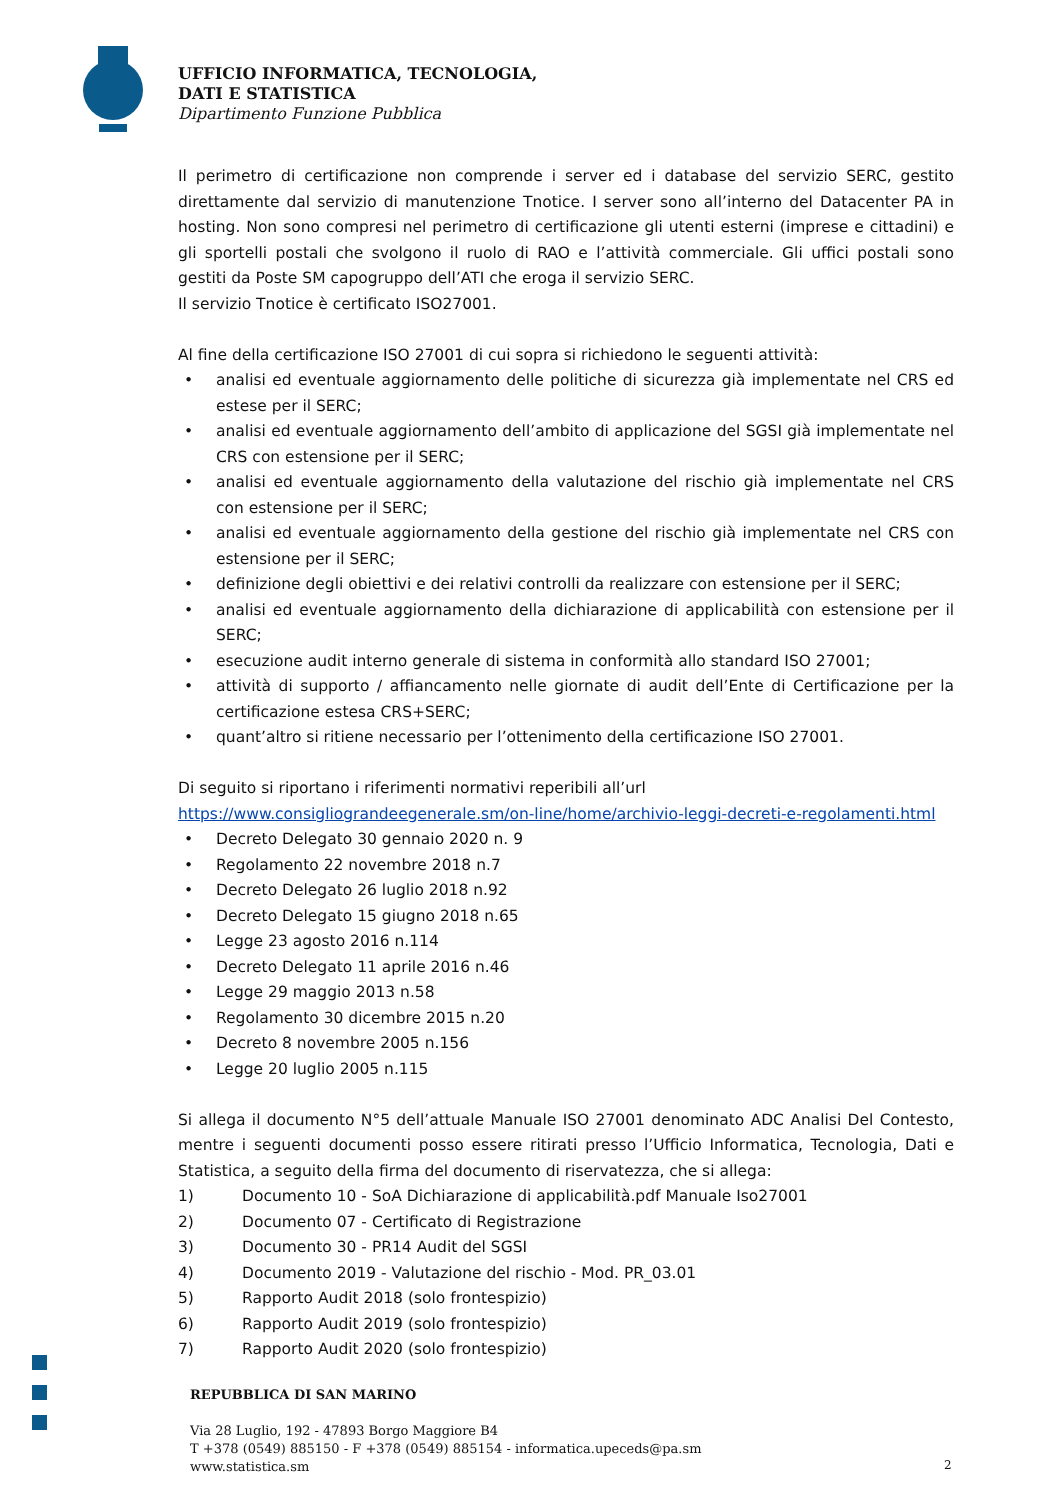UFFICIO INFORMATICA, TECNOLOGIA,
DATI E STATISTICA
Dipartimento Funzione Pubblica
Il perimetro di certificazione non comprende i server ed i database del servizio SERC, gestito direttamente dal servizio di manutenzione Tnotice. I server sono all’interno del Datacenter PA in hosting. Non sono compresi nel perimetro di certificazione gli utenti esterni (imprese e cittadini) e gli sportelli postali che svolgono il ruolo di RAO e l’attività commerciale. Gli uffici postali sono gestiti da Poste SM capogruppo dell’ATI che eroga il servizio SERC.
Il servizio Tnotice è certificato ISO27001.
Al fine della certificazione ISO 27001 di cui sopra si richiedono le seguenti attività:
• analisi ed eventuale aggiornamento delle politiche di sicurezza già implementate nel CRS ed estese per il SERC;
• analisi ed eventuale aggiornamento dell’ambito di applicazione del SGSI già implementate nel CRS con estensione per il SERC;
• analisi ed eventuale aggiornamento della valutazione del rischio già implementate nel CRS con estensione per il SERC;
• analisi ed eventuale aggiornamento della gestione del rischio già implementate nel CRS con estensione per il SERC;
• definizione degli obiettivi e dei relativi controlli da realizzare con estensione per il SERC;
• analisi ed eventuale aggiornamento della dichiarazione di applicabilità con estensione per il SERC;
• esecuzione audit interno generale di sistema in conformità allo standard ISO 27001;
• attività di supporto / affiancamento nelle giornate di audit dell’Ente di Certificazione per la certificazione estesa CRS+SERC;
• quant’altro si ritiene necessario per l’ottenimento della certificazione ISO 27001.
Di seguito si riportano i riferimenti normativi reperibili all’url
https://www.consigliograndeegenerale.sm/on-line/home/archivio-leggi-decreti-e-regolamenti.html
• Decreto Delegato 30 gennaio 2020 n. 9
• Regolamento 22 novembre 2018 n.7
• Decreto Delegato 26 luglio 2018 n.92
• Decreto Delegato 15 giugno 2018 n.65
• Legge 23 agosto 2016 n.114
• Decreto Delegato 11 aprile 2016 n.46
• Legge 29 maggio 2013 n.58
• Regolamento 30 dicembre 2015 n.20
• Decreto 8 novembre 2005 n.156
• Legge 20 luglio 2005 n.115
Si allega il documento N°5 dell’attuale Manuale ISO 27001 denominato ADC Analisi Del Contesto, mentre i seguenti documenti posso essere ritirati presso l’Ufficio Informatica, Tecnologia, Dati e Statistica, a seguito della firma del documento di riservatezza, che si allega:
1) Documento 10 - SoA Dichiarazione di applicabilità.pdf Manuale Iso27001
2) Documento 07 - Certificato di Registrazione
3) Documento 30 - PR14 Audit del SGSI
4) Documento 2019 - Valutazione del rischio - Mod. PR_03.01
5) Rapporto Audit 2018 (solo frontespizio)
6) Rapporto Audit 2019 (solo frontespizio)
7) Rapporto Audit 2020 (solo frontespizio)
REPUBBLICA DI SAN MARINO
Via 28 Luglio, 192 - 47893 Borgo Maggiore B4
T +378 (0549) 885150 - F +378 (0549) 885154 - informatica.upeceds@pa.sm
www.statistica.sm
2